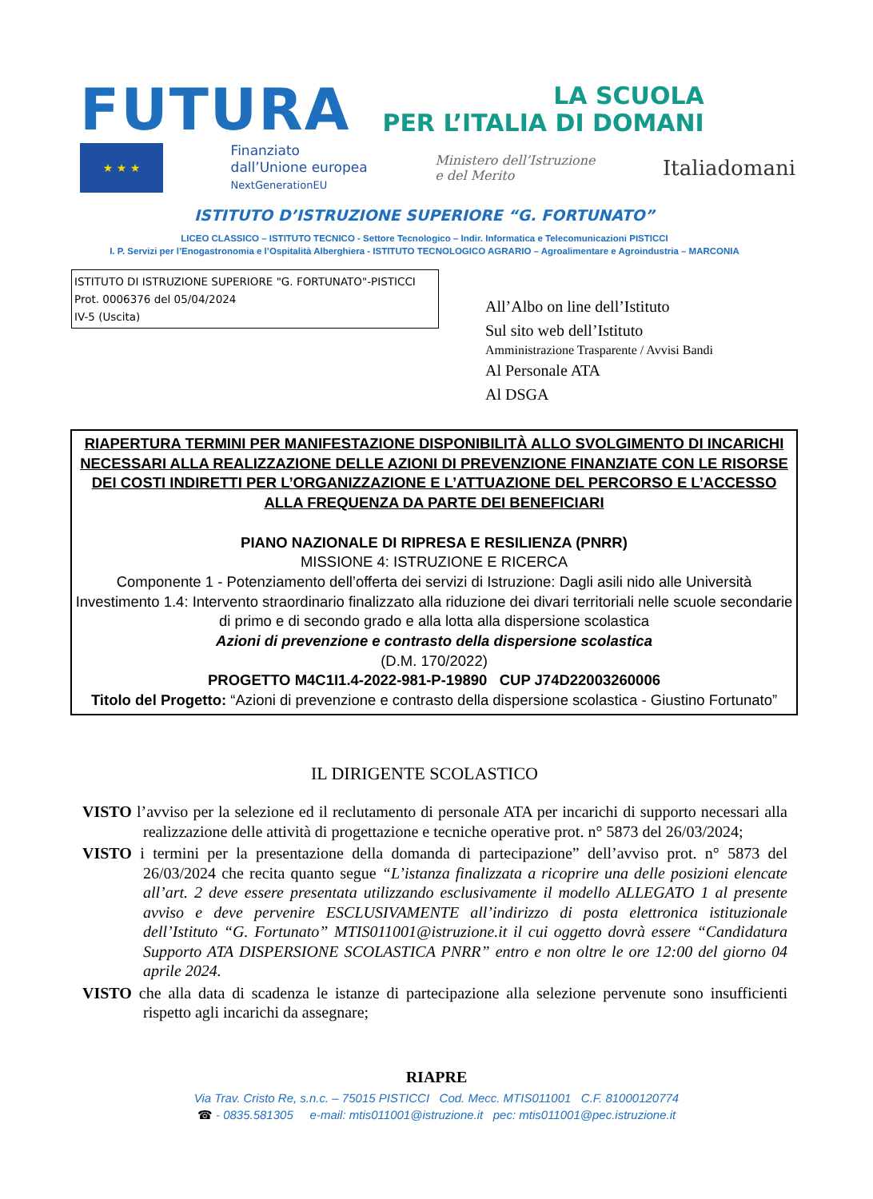FUTURA
LA SCUOLA
PER L’ITALIA DI DOMANI
★ ★ ★
Finanziato
dall’Unione europea
NextGenerationEU
Ministero dell’Istruzione
e del Merito
Italiadomani
ISTITUTO D’ISTRUZIONE SUPERIORE “G. FORTUNATO”
LICEO CLASSICO – ISTITUTO TECNICO - Settore Tecnologico – Indir. Informatica e Telecomunicazioni PISTICCI
I. P. Servizi per l’Enogastronomia e l’Ospitalità Alberghiera - ISTITUTO TECNOLOGICO AGRARIO – Agroalimentare e Agroindustria – MARCONIA
ISTITUTO DI ISTRUZIONE SUPERIORE "G. FORTUNATO"-PISTICCI
Prot. 0006376 del 05/04/2024
IV-5 (Uscita)
All’Albo on line dell’Istituto
Sul sito web dell’Istituto
Amministrazione Trasparente / Avvisi Bandi
Al Personale ATA
Al DSGA
RIAPERTURA TERMINI PER MANIFESTAZIONE DISPONIBILITÀ ALLO SVOLGIMENTO DI INCARICHI NECESSARI ALLA REALIZZAZIONE DELLE AZIONI DI PREVENZIONE FINANZIATE CON LE RISORSE DEI COSTI INDIRETTI PER L’ORGANIZZAZIONE E L’ATTUAZIONE DEL PERCORSO E L’ACCESSO ALLA FREQUENZA DA PARTE DEI BENEFICIARI
PIANO NAZIONALE DI RIPRESA E RESILIENZA (PNRR)
MISSIONE 4: ISTRUZIONE E RICERCA
Componente 1 - Potenziamento dell’offerta dei servizi di Istruzione: Dagli asili nido alle Università
Investimento 1.4: Intervento straordinario finalizzato alla riduzione dei divari territoriali nelle scuole secondarie di primo e di secondo grado e alla lotta alla dispersione scolastica
Azioni di prevenzione e contrasto della dispersione scolastica
(D.M. 170/2022)
PROGETTO M4C1I1.4-2022-981-P-19890 CUP J74D22003260006
Titolo del Progetto: “Azioni di prevenzione e contrasto della dispersione scolastica - Giustino Fortunato”
IL DIRIGENTE SCOLASTICO
VISTO l’avviso per la selezione ed il reclutamento di personale ATA per incarichi di supporto necessari alla realizzazione delle attività di progettazione e tecniche operative prot. n° 5873 del 26/03/2024;
VISTO i termini per la presentazione della domanda di partecipazione” dell’avviso prot. n° 5873 del 26/03/2024 che recita quanto segue “L’istanza finalizzata a ricoprire una delle posizioni elencate all’art. 2 deve essere presentata utilizzando esclusivamente il modello ALLEGATO 1 al presente avviso e deve pervenire ESCLUSIVAMENTE all’indirizzo di posta elettronica istituzionale dell’Istituto “G. Fortunato” MTIS011001@istruzione.it il cui oggetto dovrà essere “Candidatura Supporto ATA DISPERSIONE SCOLASTICA PNRR” entro e non oltre le ore 12:00 del giorno 04 aprile 2024.
VISTO che alla data di scadenza le istanze di partecipazione alla selezione pervenute sono insufficienti rispetto agli incarichi da assegnare;
RIAPRE
Via Trav. Cristo Re, s.n.c. – 75015 PISTICCI Cod. Mecc. MTIS011001 C.F. 81000120774
☎ - 0835.581305 e-mail: mtis011001@istruzione.it pec: mtis011001@pec.istruzione.it